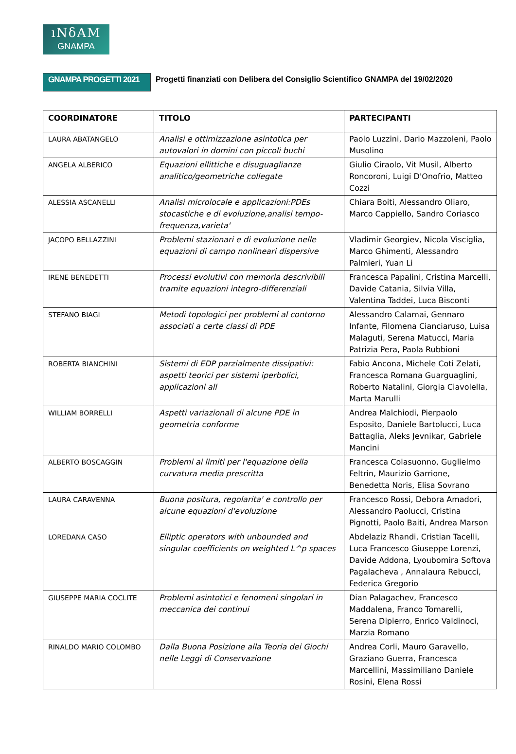ıNδAM
GNAMPA
GNAMPA PROGETTI 2021
Progetti finanziati con Delibera del Consiglio Scientifico GNAMPA del 19/02/2020
| COORDINATORE | TITOLO | PARTECIPANTI |
| --- | --- | --- |
| LAURA ABATANGELO | Analisi e ottimizzazione asintotica per autovalori in domini con piccoli buchi | Paolo Luzzini, Dario Mazzoleni, Paolo Musolino |
| ANGELA ALBERICO | Equazioni ellittiche e disuguaglianze analitico/geometriche collegate | Giulio Ciraolo, Vit Musil, Alberto Roncoroni, Luigi D'Onofrio, Matteo Cozzi |
| ALESSIA ASCANELLI | Analisi microlocale e applicazioni:PDEs stocastiche e di evoluzione,analisi tempo-frequenza,varieta' | Chiara Boiti, Alessandro Oliaro, Marco Cappiello, Sandro Coriasco |
| JACOPO BELLAZZINI | Problemi stazionari e di evoluzione nelle equazioni di campo nonlineari dispersive | Vladimir Georgiev, Nicola Visciglia, Marco Ghimenti, Alessandro Palmieri, Yuan Li |
| IRENE BENEDETTI | Processi evolutivi con memoria descrivibili tramite equazioni integro-differenziali | Francesca Papalini, Cristina Marcelli, Davide Catania, Silvia Villa, Valentina Taddei, Luca Bisconti |
| STEFANO BIAGI | Metodi topologici per problemi al contorno associati a certe classi di PDE | Alessandro Calamai, Gennaro Infante, Filomena Cianciaruso, Luisa Malaguti, Serena Matucci, Maria Patrizia Pera, Paola Rubbioni |
| ROBERTA BIANCHINI | Sistemi di EDP parzialmente dissipativi: aspetti teorici per sistemi iperbolici, applicazioni all | Fabio Ancona, Michele Coti Zelati, Francesca Romana Guarguaglini, Roberto Natalini, Giorgia Ciavolella, Marta Marulli |
| WILLIAM BORRELLI | Aspetti variazionali di alcune PDE in geometria conforme | Andrea Malchiodi, Pierpaolo Esposito, Daniele Bartolucci, Luca Battaglia, Aleks Jevnikar, Gabriele Mancini |
| ALBERTO BOSCAGGIN | Problemi ai limiti per l'equazione della curvatura media prescritta | Francesca Colasuonno, Guglielmo Feltrin, Maurizio Garrione, Benedetta Noris, Elisa Sovrano |
| LAURA CARAVENNA | Buona positura, regolarita' e controllo per alcune equazioni d'evoluzione | Francesco Rossi, Debora Amadori, Alessandro Paolucci, Cristina Pignotti, Paolo Baiti, Andrea Marson |
| LOREDANA CASO | Elliptic operators with unbounded and singular coefficients on weighted L^p spaces | Abdelaziz Rhandi, Cristian Tacelli, Luca Francesco Giuseppe Lorenzi, Davide Addona, Lyoubomira Softova Pagalacheva , Annalaura Rebucci, Federica Gregorio |
| GIUSEPPE MARIA COCLITE | Problemi asintotici e fenomeni singolari in meccanica dei continui | Dian Palagachev, Francesco Maddalena, Franco Tomarelli, Serena Dipierro, Enrico Valdinoci, Marzia Romano |
| RINALDO MARIO COLOMBO | Dalla Buona Posizione alla Teoria dei Giochi nelle Leggi di Conservazione | Andrea Corli, Mauro Garavello, Graziano Guerra, Francesca Marcellini, Massimiliano Daniele Rosini, Elena Rossi |